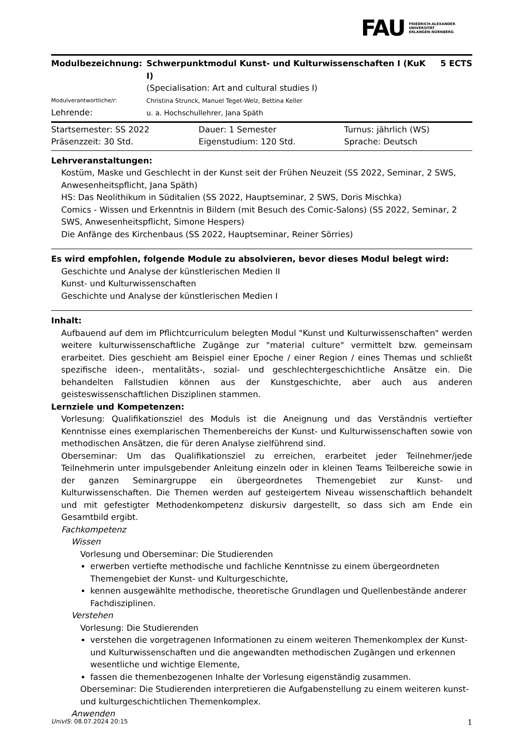FAU
FRIEDRICH-ALEXANDER
UNIVERSITÄT
ERLANGEN-NÜRNBERG
| Modulbezeichnung: | Schwerpunktmodul Kunst- und Kulturwissenschaften I (KuK I) | 5 ECTS |
| | (Specialisation: Art and cultural studies I) | |
| Modulverantwortliche/r: | Christina Strunck, Manuel Teget-Welz, Bettina Keller | |
| Lehrende: | u. a. Hochschullehrer, Jana Späth | |
| Startsemester: SS 2022 | Dauer: 1 Semester | Turnus: jährlich (WS) |
| Präsenzzeit: 30 Std. | Eigenstudium: 120 Std. | Sprache: Deutsch |
Lehrveranstaltungen:
Kostüm, Maske und Geschlecht in der Kunst seit der Frühen Neuzeit (SS 2022, Seminar, 2 SWS, Anwesenheitspflicht, Jana Späth)
HS: Das Neolithikum in Süditalien (SS 2022, Hauptseminar, 2 SWS, Doris Mischka)
Comics - Wissen und Erkenntnis in Bildern (mit Besuch des Comic-Salons) (SS 2022, Seminar, 2 SWS, Anwesenheitspflicht, Simone Hespers)
Die Anfänge des Kirchenbaus (SS 2022, Hauptseminar, Reiner Sörries)
Es wird empfohlen, folgende Module zu absolvieren, bevor dieses Modul belegt wird:
Geschichte und Analyse der künstlerischen Medien II
Kunst- und Kulturwissenschaften
Geschichte und Analyse der künstlerischen Medien I
Inhalt:
Aufbauend auf dem im Pflichtcurriculum belegten Modul "Kunst und Kulturwissenschaften" werden weitere kulturwissenschaftliche Zugänge zur "material culture" vermittelt bzw. gemeinsam erarbeitet. Dies geschieht am Beispiel einer Epoche / einer Region / eines Themas und schließt spezifische ideen-, mentalitäts-, sozial- und geschlechtergeschichtliche Ansätze ein. Die behandelten Fallstudien können aus der Kunstgeschichte, aber auch aus anderen geisteswissenschaftlichen Disziplinen stammen.
Lernziele und Kompetenzen:
Vorlesung: Qualifikationsziel des Moduls ist die Aneignung und das Verständnis vertiefter Kenntnisse eines exemplarischen Themenbereichs der Kunst- und Kulturwissenschaften sowie von methodischen Ansätzen, die für deren Analyse zielführend sind.
Oberseminar: Um das Qualifikationsziel zu erreichen, erarbeitet jeder Teilnehmer/jede Teilnehmerin unter impulsgebender Anleitung einzeln oder in kleinen Teams Teilbereiche sowie in der ganzen Seminargruppe ein übergeordnetes Themengebiet zur Kunst- und Kulturwissenschaften. Die Themen werden auf gesteigertem Niveau wissenschaftlich behandelt und mit gefestigter Methodenkompetenz diskursiv dargestellt, so dass sich am Ende ein Gesamtbild ergibt.
Fachkompetenz
Wissen
Vorlesung und Oberseminar: Die Studierenden
erwerben vertiefte methodische und fachliche Kenntnisse zu einem übergeordneten Themengebiet der Kunst- und Kulturgeschichte,
kennen ausgewählte methodische, theoretische Grundlagen und Quellenbestände anderer Fachdisziplinen.
Verstehen
Vorlesung: Die Studierenden
verstehen die vorgetragenen Informationen zu einem weiteren Themenkomplex der Kunst- und Kulturwissenschaften und die angewandten methodischen Zugängen und erkennen wesentliche und wichtige Elemente,
fassen die themenbezogenen Inhalte der Vorlesung eigenständig zusammen.
Oberseminar: Die Studierenden interpretieren die Aufgabenstellung zu einem weiteren kunst- und kulturgeschichtlichen Themenkomplex.
Anwenden
UnivIS: 08.07.2024 20:15 1